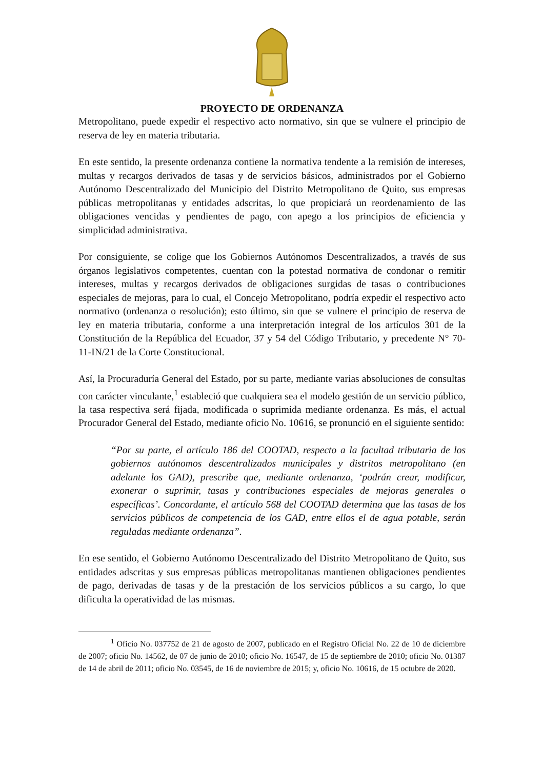PROYECTO DE ORDENANZA
Metropolitano, puede expedir el respectivo acto normativo, sin que se vulnere el principio de reserva de ley en materia tributaria.
En este sentido, la presente ordenanza contiene la normativa tendente a la remisión de intereses, multas y recargos derivados de tasas y de servicios básicos, administrados por el Gobierno Autónomo Descentralizado del Municipio del Distrito Metropolitano de Quito, sus empresas públicas metropolitanas y entidades adscritas, lo que propiciará un reordenamiento de las obligaciones vencidas y pendientes de pago, con apego a los principios de eficiencia y simplicidad administrativa.
Por consiguiente, se colige que los Gobiernos Autónomos Descentralizados, a través de sus órganos legislativos competentes, cuentan con la potestad normativa de condonar o remitir intereses, multas y recargos derivados de obligaciones surgidas de tasas o contribuciones especiales de mejoras, para lo cual, el Concejo Metropolitano, podría expedir el respectivo acto normativo (ordenanza o resolución); esto último, sin que se vulnere el principio de reserva de ley en materia tributaria, conforme a una interpretación integral de los artículos 301 de la Constitución de la República del Ecuador, 37 y 54 del Código Tributario, y precedente N° 70-11-IN/21 de la Corte Constitucional.
Así, la Procuraduría General del Estado, por su parte, mediante varias absoluciones de consultas con carácter vinculante,<sup>1</sup> estableció que cualquiera sea el modelo gestión de un servicio público, la tasa respectiva será fijada, modificada o suprimida mediante ordenanza. Es más, el actual Procurador General del Estado, mediante oficio No. 10616, se pronunció en el siguiente sentido:
“Por su parte, el artículo 186 del COOTAD, respecto a la facultad tributaria de los gobiernos autónomos descentralizados municipales y distritos metropolitano (en adelante los GAD), prescribe que, mediante ordenanza, ‘podrán crear, modificar, exonerar o suprimir, tasas y contribuciones especiales de mejoras generales o específicas’. Concordante, el artículo 568 del COOTAD determina que las tasas de los servicios públicos de competencia de los GAD, entre ellos el de agua potable, serán reguladas mediante ordenanza”.
En ese sentido, el Gobierno Autónomo Descentralizado del Distrito Metropolitano de Quito, sus entidades adscritas y sus empresas públicas metropolitanas mantienen obligaciones pendientes de pago, derivadas de tasas y de la prestación de los servicios públicos a su cargo, lo que dificulta la operatividad de las mismas.
<sup>1</sup> Oficio No. 037752 de 21 de agosto de 2007, publicado en el Registro Oficial No. 22 de 10 de diciembre de 2007; oficio No. 14562, de 07 de junio de 2010; oficio No. 16547, de 15 de septiembre de 2010; oficio No. 01387 de 14 de abril de 2011; oficio No. 03545, de 16 de noviembre de 2015; y, oficio No. 10616, de 15 octubre de 2020.